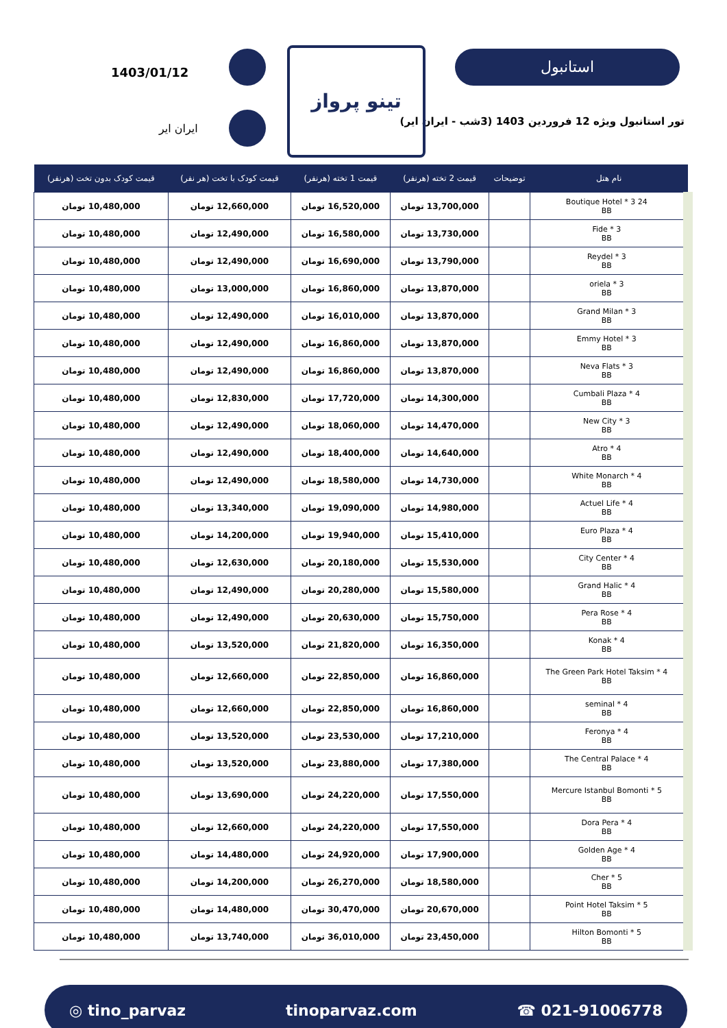استانبول
تور استانبول ویژه 12 فروردین 1403 (3شب - ایران ایر)
تینو پرواز
1403/01/12
ایران ایر
| نام هتل | توضیحات | قیمت 2 تخته (هرنفر) | قیمت 1 تخته (هرنفر) | قیمت کودک با تخت (هر نفر) | قیمت کودک بدون تخت (هرنفر) |
| --- | --- | --- | --- | --- | --- |
| 24 Boutique Hotel * 3 BB | | 13,700,000 تومان | 16,520,000 تومان | 12,660,000 تومان | 10,480,000 تومان |
| Fide * 3 BB | | 13,730,000 تومان | 16,580,000 تومان | 12,490,000 تومان | 10,480,000 تومان |
| Reydel * 3 BB | | 13,790,000 تومان | 16,690,000 تومان | 12,490,000 تومان | 10,480,000 تومان |
| oriela * 3 BB | | 13,870,000 تومان | 16,860,000 تومان | 13,000,000 تومان | 10,480,000 تومان |
| Grand Milan * 3 BB | | 13,870,000 تومان | 16,010,000 تومان | 12,490,000 تومان | 10,480,000 تومان |
| Emmy Hotel * 3 BB | | 13,870,000 تومان | 16,860,000 تومان | 12,490,000 تومان | 10,480,000 تومان |
| Neva Flats * 3 BB | | 13,870,000 تومان | 16,860,000 تومان | 12,490,000 تومان | 10,480,000 تومان |
| Cumbali Plaza * 4 BB | | 14,300,000 تومان | 17,720,000 تومان | 12,830,000 تومان | 10,480,000 تومان |
| New City * 3 BB | | 14,470,000 تومان | 18,060,000 تومان | 12,490,000 تومان | 10,480,000 تومان |
| Atro * 4 BB | | 14,640,000 تومان | 18,400,000 تومان | 12,490,000 تومان | 10,480,000 تومان |
| White Monarch * 4 BB | | 14,730,000 تومان | 18,580,000 تومان | 12,490,000 تومان | 10,480,000 تومان |
| Actuel Life * 4 BB | | 14,980,000 تومان | 19,090,000 تومان | 13,340,000 تومان | 10,480,000 تومان |
| Euro Plaza * 4 BB | | 15,410,000 تومان | 19,940,000 تومان | 14,200,000 تومان | 10,480,000 تومان |
| City Center * 4 BB | | 15,530,000 تومان | 20,180,000 تومان | 12,630,000 تومان | 10,480,000 تومان |
| Grand Halic * 4 BB | | 15,580,000 تومان | 20,280,000 تومان | 12,490,000 تومان | 10,480,000 تومان |
| Pera Rose * 4 BB | | 15,750,000 تومان | 20,630,000 تومان | 12,490,000 تومان | 10,480,000 تومان |
| Konak * 4 BB | | 16,350,000 تومان | 21,820,000 تومان | 13,520,000 تومان | 10,480,000 تومان |
| The Green Park Hotel Taksim * 4 BB | | 16,860,000 تومان | 22,850,000 تومان | 12,660,000 تومان | 10,480,000 تومان |
| seminal * 4 BB | | 16,860,000 تومان | 22,850,000 تومان | 12,660,000 تومان | 10,480,000 تومان |
| Feronya * 4 BB | | 17,210,000 تومان | 23,530,000 تومان | 13,520,000 تومان | 10,480,000 تومان |
| The Central Palace * 4 BB | | 17,380,000 تومان | 23,880,000 تومان | 13,520,000 تومان | 10,480,000 تومان |
| Mercure Istanbul Bomonti * 5 BB | | 17,550,000 تومان | 24,220,000 تومان | 13,690,000 تومان | 10,480,000 تومان |
| Dora Pera * 4 BB | | 17,550,000 تومان | 24,220,000 تومان | 12,660,000 تومان | 10,480,000 تومان |
| Golden Age * 4 BB | | 17,900,000 تومان | 24,920,000 تومان | 14,480,000 تومان | 10,480,000 تومان |
| Cher * 5 BB | | 18,580,000 تومان | 26,270,000 تومان | 14,200,000 تومان | 10,480,000 تومان |
| Point Hotel Taksim * 5 BB | | 20,670,000 تومان | 30,470,000 تومان | 14,480,000 تومان | 10,480,000 تومان |
| Hilton Bomonti * 5 BB | | 23,450,000 تومان | 36,010,000 تومان | 13,740,000 تومان | 10,480,000 تومان |
◎ tino_parvaz tinoparvaz.com ☎ 021-91006778